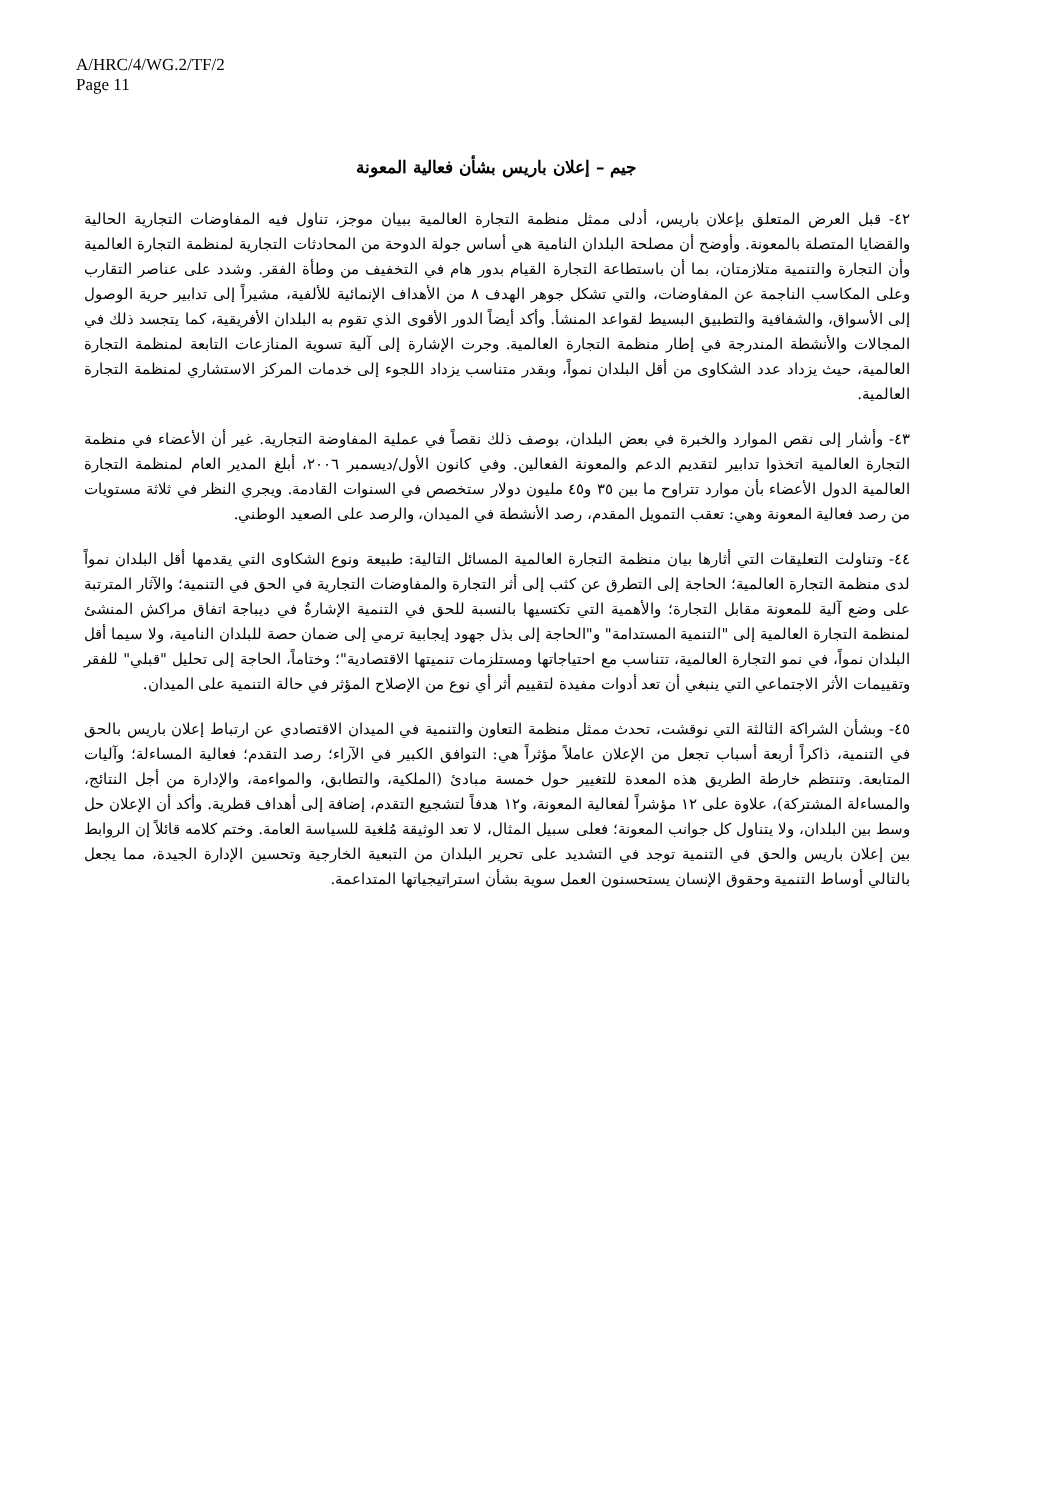A/HRC/4/WG.2/TF/2
Page 11
جيم – إعلان باريس بشأن فعالية المعونة
٤٢- قبل العرض المتعلق بإعلان باريس، أدلى ممثل منظمة التجارة العالمية ببيان موجز، تناول فيه المفاوضات التجارية الحالية والقضايا المتصلة بالمعونة. وأوضح أن مصلحة البلدان النامية هي أساس جولة الدوحة من المحادثات التجارية لمنظمة التجارة العالمية وأن التجارة والتنمية متلازمتان، بما أن باستطاعة التجارة القيام بدور هام في التخفيف من وطأة الفقر. وشدد على عناصر التقارب وعلى المكاسب الناجمة عن المفاوضات، والتي تشكل جوهر الهدف ٨ من الأهداف الإنمائية للألفية، مشيراً إلى تدابير حرية الوصول إلى الأسواق، والشفافية والتطبيق البسيط لقواعد المنشأ. وأكد أيضاً الدور الأقوى الذي تقوم به البلدان الأفريقية، كما يتجسد ذلك في المجالات والأنشطة المندرجة في إطار منظمة التجارة العالمية. وجرت الإشارة إلى آلية تسوية المنازعات التابعة لمنظمة التجارة العالمية، حيث يزداد عدد الشكاوى من أقل البلدان نمواً، وبقدر متناسب يزداد اللجوء إلى خدمات المركز الاستشاري لمنظمة التجارة العالمية.
٤٣- وأشار إلى نقص الموارد والخبرة في بعض البلدان، بوصف ذلك نقصاً في عملية المفاوضة التجارية. غير أن الأعضاء في منظمة التجارة العالمية اتخذوا تدابير لتقديم الدعم والمعونة الفعالين. وفي كانون الأول/ديسمبر ٢٠٠٦، أبلغ المدير العام لمنظمة التجارة العالمية الدول الأعضاء بأن موارد تتراوح ما بين ٣٥ و٤٥ مليون دولار ستخصص في السنوات القادمة. ويجري النظر في ثلاثة مستويات من رصد فعالية المعونة وهي: تعقب التمويل المقدم، رصد الأنشطة في الميدان، والرصد على الصعيد الوطني.
٤٤- وتناولت التعليقات التي أثارها بيان منظمة التجارة العالمية المسائل التالية: طبيعة ونوع الشكاوى التي يقدمها أقل البلدان نمواً لدى منظمة التجارة العالمية؛ الحاجة إلى التطرق عن كثب إلى أثر التجارة والمفاوضات التجارية في الحق في التنمية؛ والآثار المترتبة على وضع آلية للمعونة مقابل التجارة؛ والأهمية التي تكتسيها بالنسبة للحق في التنمية الإشارةُ في ديباجة اتفاق مراكش المنشئ لمنظمة التجارة العالمية إلى "التنمية المستدامة" و"الحاجة إلى بذل جهود إيجابية ترمي إلى ضمان حصة للبلدان النامية، ولا سيما أقل البلدان نمواً، في نمو التجارة العالمية، تتناسب مع احتياجاتها ومستلزمات تنميتها الاقتصادية"؛ وختاماً، الحاجة إلى تحليل "قبلي" للفقر وتقييمات الأثر الاجتماعي التي ينبغي أن تعد أدوات مفيدة لتقييم أثر أي نوع من الإصلاح المؤثر في حالة التنمية على الميدان.
٤٥- وبشأن الشراكة الثالثة التي نوقشت، تحدث ممثل منظمة التعاون والتنمية في الميدان الاقتصادي عن ارتباط إعلان باريس بالحق في التنمية، ذاكراً أربعة أسباب تجعل من الإعلان عاملاً مؤثراً هي: التوافق الكبير في الآراء؛ رصد التقدم؛ فعالية المساءلة؛ وآليات المتابعة. وتنتظم خارطة الطريق هذه المعدة للتغيير حول خمسة مبادئ (الملكية، والتطابق، والمواءمة، والإدارة من أجل النتائج، والمساءلة المشتركة)، علاوة على ١٢ مؤشراً لفعالية المعونة، و١٢ هدفاً لتشجيع التقدم، إضافة إلى أهداف قطرية. وأكد أن الإعلان حل وسط بين البلدان، ولا يتناول كل جوانب المعونة؛ فعلى سبيل المثال، لا تعد الوثيقة مُلغية للسياسة العامة. وختم كلامه قائلاً إن الروابط بين إعلان باريس والحق في التنمية توجد في التشديد على تحرير البلدان من التبعية الخارجية وتحسين الإدارة الجيدة، مما يجعل بالتالي أوساط التنمية وحقوق الإنسان يستحسنون العمل سوية بشأن استراتيجياتها المتداعمة.